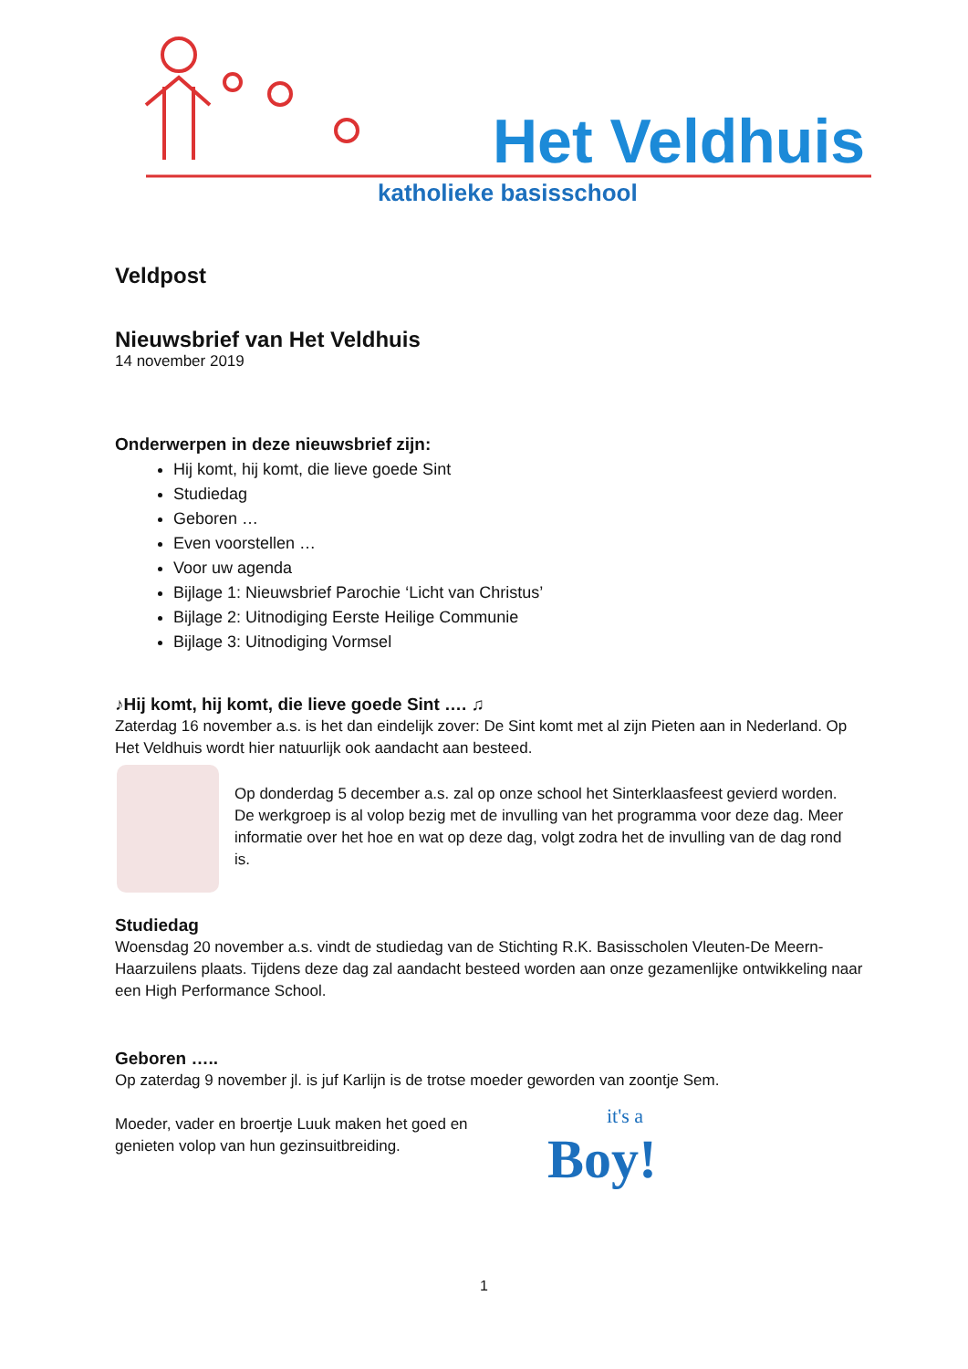Het Veldhuis
katholieke basisschool
Veldpost
Nieuwsbrief van Het Veldhuis
14 november 2019
Onderwerpen in deze nieuwsbrief zijn:
Hij komt, hij komt, die lieve goede Sint
Studiedag
Geboren …
Even voorstellen …
Voor uw agenda
Bijlage 1: Nieuwsbrief Parochie ‘Licht van Christus’
Bijlage 2: Uitnodiging Eerste Heilige Communie
Bijlage 3: Uitnodiging Vormsel
♪Hij komt, hij komt, die lieve goede Sint …. ♫
Zaterdag 16 november a.s. is het dan eindelijk zover: De Sint komt met al zijn Pieten aan in Nederland. Op Het Veldhuis wordt hier natuurlijk ook aandacht aan besteed.
Op donderdag 5 december a.s. zal op onze school het Sinterklaasfeest gevierd worden. De werkgroep is al volop bezig met de invulling van het programma voor deze dag. Meer informatie over het hoe en wat op deze dag, volgt zodra het de invulling van de dag rond is.
Studiedag
Woensdag 20 november a.s. vindt de studiedag van de Stichting R.K. Basisscholen Vleuten-De Meern-Haarzuilens plaats. Tijdens deze dag zal aandacht besteed worden aan onze gezamenlijke ontwikkeling naar een High Performance School.
Geboren …..
Op zaterdag 9 november jl. is juf Karlijn is de trotse moeder geworden van zoontje Sem.
Moeder, vader en broertje Luuk maken het goed en genieten volop van hun gezinsuitbreiding.
it's a
Boy!
1